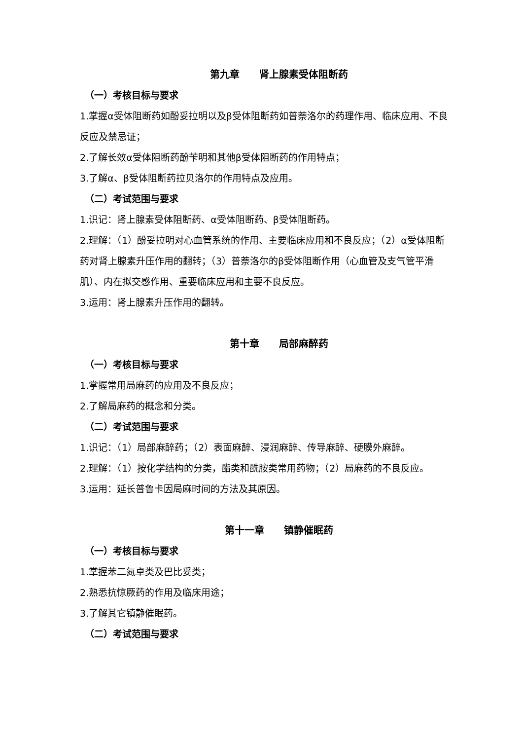第九章　　肾上腺素受体阻断药
（一）考核目标与要求
1.掌握α受体阻断药如酚妥拉明以及β受体阻断药如普萘洛尔的药理作用、临床应用、不良反应及禁忌证；
2.了解长效α受体阻断药酚苄明和其他β受体阻断药的作用特点；
3.了解α、β受体阻断药拉贝洛尔的作用特点及应用。
（二）考试范围与要求
1.识记：肾上腺素受体阻断药、α受体阻断药、β受体阻断药。
2.理解：（1）酚妥拉明对心血管系统的作用、主要临床应用和不良反应；（2）α受体阻断药对肾上腺素升压作用的翻转；（3）普萘洛尔的β受体阻断作用（心血管及支气管平滑肌）、内在拟交感作用、重要临床应用和主要不良反应。
3.运用：肾上腺素升压作用的翻转。
第十章　　局部麻醉药
（一）考核目标与要求
1.掌握常用局麻药的应用及不良反应；
2.了解局麻药的概念和分类。
（二）考试范围与要求
1.识记：（1）局部麻醉药；（2）表面麻醉、浸润麻醉、传导麻醉、硬膜外麻醉。
2.理解：（1）按化学结构的分类，酯类和酰胺类常用药物；（2）局麻药的不良反应。
3.运用：延长普鲁卡因局麻时间的方法及其原因。
第十一章　　镇静催眠药
（一）考核目标与要求
1.掌握苯二氮卓类及巴比妥类；
2.熟悉抗惊厥药的作用及临床用途；
3.了解其它镇静催眠药。
（二）考试范围与要求